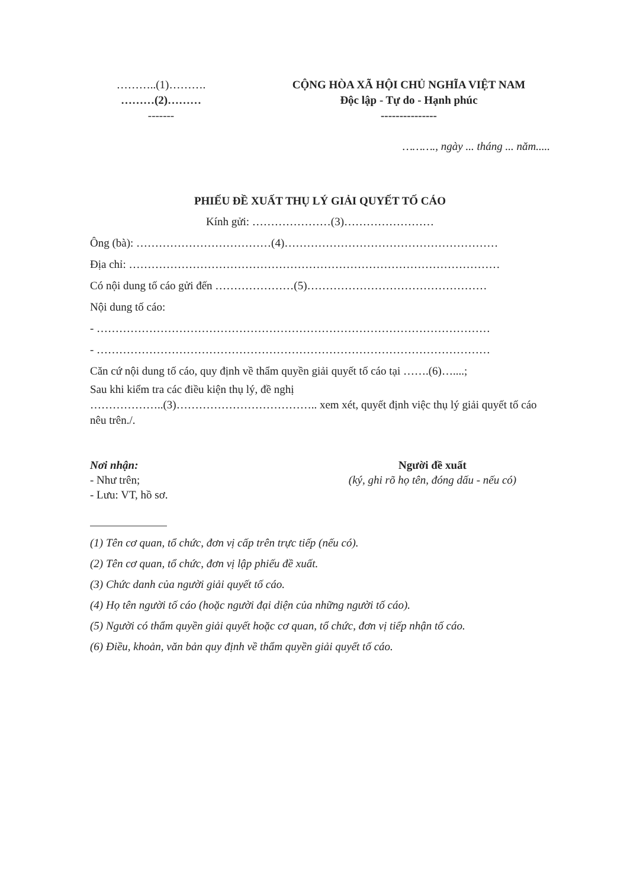………..(1)……….
………(2)………
-------
CỘNG HÒA XÃ HỘI CHỦ NGHĨA VIỆT NAM
Độc lập - Tự do - Hạnh phúc
---------------
………., ngày ... tháng ... năm.....
PHIẾU ĐỀ XUẤT THỤ LÝ GIẢI QUYẾT TỐ CÁO
Kính gửi: …………………(3)……………………
Ông (bà): ………………………………(4)…………………………………………………
Địa chỉ: ………………………………………………………………………………………
Có nội dung tố cáo gửi đến …………………(5)…………………………………………
Nội dung tố cáo:
- ……………………………………………………………………………………………
- ……………………………………………………………………………………………
Căn cứ nội dung tố cáo, quy định về thẩm quyền giải quyết tố cáo tại …….(6)…....;
Sau khi kiểm tra các điều kiện thụ lý, đề nghị
………………..(3)……………………………….. xem xét, quyết định việc thụ lý giải quyết tố cáo nêu trên./.
Nơi nhận:
- Như trên;
- Lưu: VT, hồ sơ.
Người đề xuất
(ký, ghi rõ họ tên, đóng dấu - nếu có)
(1) Tên cơ quan, tổ chức, đơn vị cấp trên trực tiếp (nếu có).
(2) Tên cơ quan, tổ chức, đơn vị lập phiếu đề xuất.
(3) Chức danh của người giải quyết tố cáo.
(4) Họ tên người tố cáo (hoặc người đại diện của những người tố cáo).
(5) Người có thẩm quyền giải quyết hoặc cơ quan, tổ chức, đơn vị tiếp nhận tố cáo.
(6) Điều, khoản, văn bản quy định về thẩm quyền giải quyết tố cáo.